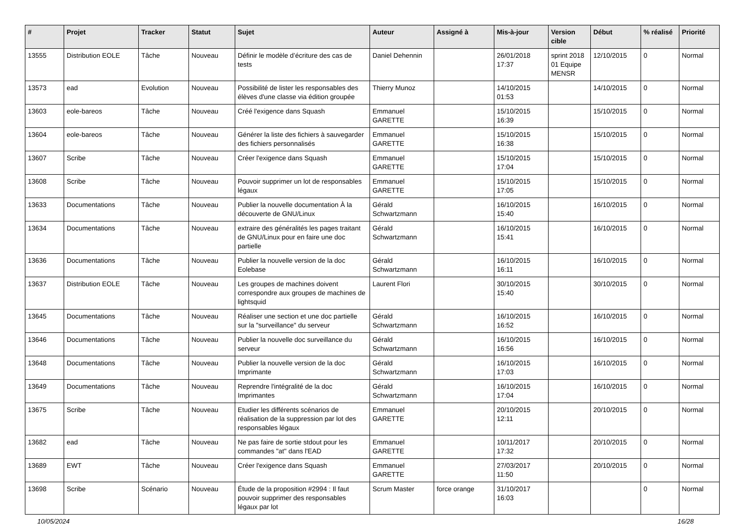| # | Projet | Tracker | Statut | Sujet | Auteur | Assigné à | Mis-à-jour | Version cible | Début | % réalisé | Priorité |
| --- | --- | --- | --- | --- | --- | --- | --- | --- | --- | --- | --- |
| 13555 | Distribution EOLE | Tâche | Nouveau | Définir le modèle d’écriture des cas de tests | Daniel Dehennin | | 26/01/2018 17:37 | sprint 2018 01 Equipe MENSR | 12/10/2015 | 0 | Normal |
| 13573 | ead | Evolution | Nouveau | Possibilité de lister les responsables des élèves d'une classe via édition groupée | Thierry Munoz | | 14/10/2015 01:53 | | 14/10/2015 | 0 | Normal |
| 13603 | eole-bareos | Tâche | Nouveau | Créé l'exigence dans Squash | Emmanuel GARETTE | | 15/10/2015 16:39 | | 15/10/2015 | 0 | Normal |
| 13604 | eole-bareos | Tâche | Nouveau | Générer la liste des fichiers à sauvegarder des fichiers personnalisés | Emmanuel GARETTE | | 15/10/2015 16:38 | | 15/10/2015 | 0 | Normal |
| 13607 | Scribe | Tâche | Nouveau | Créer l'exigence dans Squash | Emmanuel GARETTE | | 15/10/2015 17:04 | | 15/10/2015 | 0 | Normal |
| 13608 | Scribe | Tâche | Nouveau | Pouvoir supprimer un lot de responsables légaux | Emmanuel GARETTE | | 15/10/2015 17:05 | | 15/10/2015 | 0 | Normal |
| 13633 | Documentations | Tâche | Nouveau | Publier la nouvelle documentation À la découverte de GNU/Linux | Gérald Schwartzmann | | 16/10/2015 15:40 | | 16/10/2015 | 0 | Normal |
| 13634 | Documentations | Tâche | Nouveau | extraire des généralités les pages traitant de GNU/Linux pour en faire une doc partielle | Gérald Schwartzmann | | 16/10/2015 15:41 | | 16/10/2015 | 0 | Normal |
| 13636 | Documentations | Tâche | Nouveau | Publier la nouvelle version de la doc Eolebase | Gérald Schwartzmann | | 16/10/2015 16:11 | | 16/10/2015 | 0 | Normal |
| 13637 | Distribution EOLE | Tâche | Nouveau | Les groupes de machines doivent correspondre aux groupes de machines de lightsquid | Laurent Flori | | 30/10/2015 15:40 | | 30/10/2015 | 0 | Normal |
| 13645 | Documentations | Tâche | Nouveau | Réaliser une section et une doc partielle sur la "surveillance" du serveur | Gérald Schwartzmann | | 16/10/2015 16:52 | | 16/10/2015 | 0 | Normal |
| 13646 | Documentations | Tâche | Nouveau | Publier la nouvelle doc surveillance du serveur | Gérald Schwartzmann | | 16/10/2015 16:56 | | 16/10/2015 | 0 | Normal |
| 13648 | Documentations | Tâche | Nouveau | Publier la nouvelle version de la doc Imprimante | Gérald Schwartzmann | | 16/10/2015 17:03 | | 16/10/2015 | 0 | Normal |
| 13649 | Documentations | Tâche | Nouveau | Reprendre l'intégralité de la doc Imprimantes | Gérald Schwartzmann | | 16/10/2015 17:04 | | 16/10/2015 | 0 | Normal |
| 13675 | Scribe | Tâche | Nouveau | Etudier les différents scénarios de réalisation de la suppression par lot des responsables légaux | Emmanuel GARETTE | | 20/10/2015 12:11 | | 20/10/2015 | 0 | Normal |
| 13682 | ead | Tâche | Nouveau | Ne pas faire de sortie stdout pour les commandes "at" dans l'EAD | Emmanuel GARETTE | | 10/11/2017 17:32 | | 20/10/2015 | 0 | Normal |
| 13689 | EWT | Tâche | Nouveau | Créer l'exigence dans Squash | Emmanuel GARETTE | | 27/03/2017 11:50 | | 20/10/2015 | 0 | Normal |
| 13698 | Scribe | Scénario | Nouveau | Étude de la proposition #2994 : Il faut pouvoir supprimer des responsables légaux par lot | Scrum Master | force orange | 31/10/2017 16:03 | | | 0 | Normal |
10/05/2024 16/28